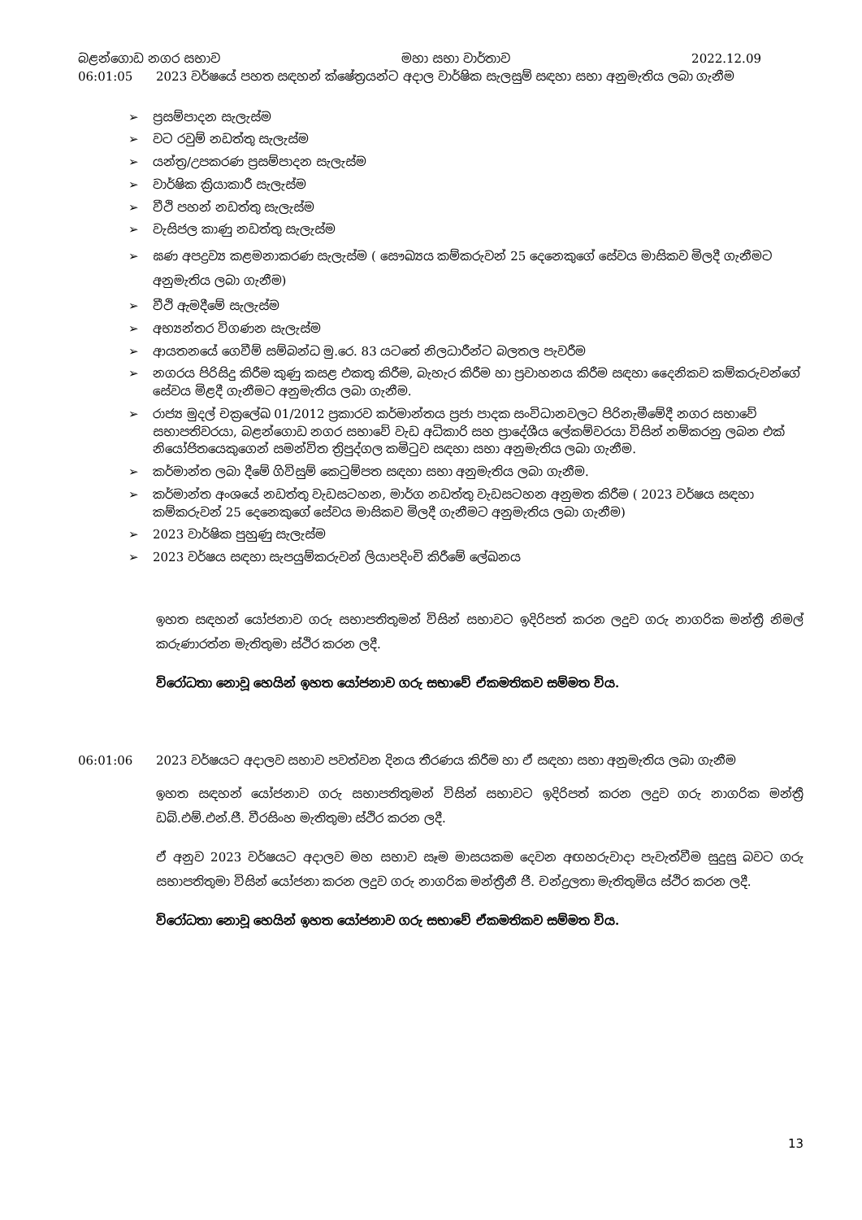බළන්ගොඩ නගර සභාව මහා සභා වාර්තාව 2022.12.09
06:01:05 2023 වර්ෂයේ පහත සඳහන් ක්ෂේත්‍රයන්ට අදාල වාර්ෂික සැලසුම් සඳහා සභා අනුමැතිය ලබා ගැනීම
➢ ප්‍රසම්පාදන සැලැස්ම
➢ වට රවුම් නඩත්තු සැලැස්ම
➢ යන්ත්‍ර/උපකරණ ප්‍රසම්පාදන සැලැස්ම
➢ වාර්ෂික ක්‍රියාකාරී සැලැස්ම
➢ වීථි පහන් නඩත්තු සැලැස්ම
➢ වැසිජල කාණු නඩත්තු සැලැස්ම
➢ ඝණ අපද්‍රව්‍ය කළමනාකරණ සැලැස්ම ( සෞඛ්‍යය කම්කරුවන් 25 දෙනෙකුගේ සේවය මාසිකව මිලදී ගැනීමට අනුමැතිය ලබා ගැනීම)
➢ වීථි ඇමදීමේ සැලැස්ම
➢ අභ්‍යන්තර විගණන සැලැස්ම
➢ ආයතනයේ ගෙවීම් සම්බන්ධ මු.රෙ. 83 යටතේ නිලධාරීන්ට බලතල පැවරීම
➢ නගරය පිරිසිදු කිරීම කුණු කසළ එකතු කිරීම, බැහැර කිරීම හා ප්‍රවාහනය කිරීම සඳහා දෛනිකව කම්කරුවන්ගේ සේවය මිළදී ගැනීමට අනුමැතිය ලබා ගැනීම.
➢ රාජ්‍ය මුදල් චක්‍රලේඛ 01/2012 ප්‍රකාරව කර්මාන්තය ප්‍රජා පාදක සංවිධානවලට පිරිනැමීමේදී නගර සභාවේ සභාපතිවරයා, බළන්ගොඩ නගර සභාවේ වැඩ අධිකාරි සහ ප්‍රාදේශීය ලේකම්වරයා විසින් නම්කරනු ලබන එක් නියෝජිතයෙකුගෙන් සමන්විත ත්‍රිපුද්ගල කමිටුව සඳහා සභා අනුමැතිය ලබා ගැනීම.
➢ කර්මාන්ත ලබා දීමේ ගිවිසුම් කෙටුම්පත සඳහා සභා අනුමැතිය ලබා ගැනීම.
➢ කර්මාන්ත අංශයේ නඩත්තු වැඩසටහන, මාර්ග නඩත්තු වැඩසටහන අනුමත කිරීම ( 2023 වර්ෂය සඳහා කම්කරුවන් 25 දෙනෙකුගේ සේවය මාසිකව මිලදී ගැනීමට අනුමැතිය ලබා ගැනීම)
➢ 2023 වාර්ෂික පුහුණු සැලැස්ම
➢ 2023 වර්ෂය සඳහා සැපයුම්කරුවන් ලියාපදිංචි කිරීමේ ලේඛනය
ඉහත සඳහන් යෝජනාව ගරු සභාපතිතුමන් විසින් සභාවට ඉදිරිපත් කරන ලදුව ගරු නාගරික මන්ත්‍රී නිමල් කරුණාරත්න මැතිතුමා ස්ථිර කරන ලදී.
විරෝධතා නොවූ හෙයින් ඉහත යෝජනාව ගරු සභාවේ ඒකමතිකව සම්මත විය.
06:01:06 2023 වර්ෂයට අදාලව සභාව පවත්වන දිනය තීරණය කිරීම හා ඒ සඳහා සභා අනුමැතිය ලබා ගැනීම
ඉහත සඳහන් යෝජනාව ගරු සභාපතිතුමන් විසින් සභාවට ඉදිරිපත් කරන ලදුව ගරු නාගරික මන්ත්‍රී ඩබ්.එම්.එන්.ජී. වීරසිංහ මැතිතුමා ස්ථිර කරන ලදී.
ඒ අනුව 2023 වර්ෂයට අදාලව මහ සභාව සෑම මාසයකම දෙවන අඟහරුවාදා පැවැත්වීම සුදුසු බවට ගරු සභාපතිතුමා විසින් යෝජනා කරන ලදුව ගරු නාගරික මන්ත්‍රීනී ජී. චන්ද්‍රලතා මැතිතුමිය ස්ථිර කරන ලදී.
විරෝධතා නොවූ හෙයින් ඉහත යෝජනාව ගරු සභාවේ ඒකමතිකව සම්මත විය.
13